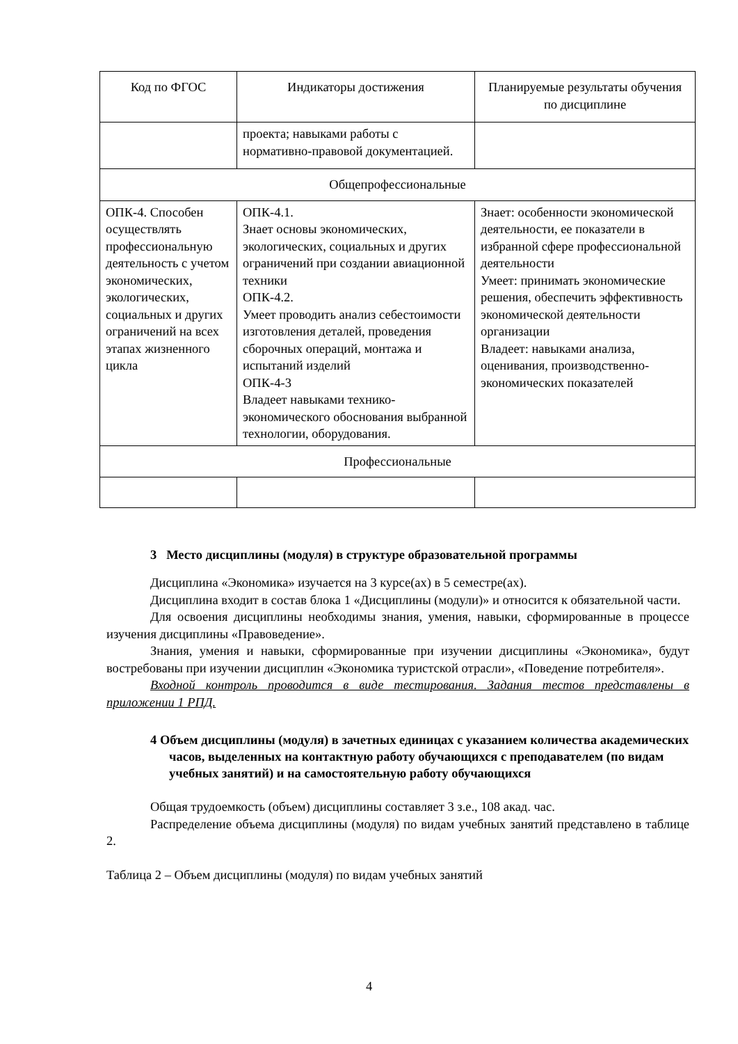| Код по ФГОС | Индикаторы достижения | Планируемые результаты обучения по дисциплине |
| --- | --- | --- |
| | проекта; навыками работы с нормативно-правовой документацией. | |
| Общепрофессиональные | | |
| ОПК-4. Способен осуществлять профессиональную деятельность с учетом экономических, экологических, социальных и других ограничений на всех этапах жизненного цикла | ОПК-4.1. Знает основы экономических, экологических, социальных и других ограничений при создании авиационной техники ОПК-4.2. Умеет проводить анализ себестоимости изготовления деталей, проведения сборочных операций, монтажа и испытаний изделий ОПК-4-3 Владеет навыками технико-экономического обоснования выбранной технологии, оборудования. | Знает: особенности экономической деятельности, ее показатели в избранной сфере профессиональной деятельности Умеет: принимать экономические решения, обеспечить эффективность экономической деятельности организации Владеет: навыками анализа, оценивания, производственно-экономических показателей |
| Профессиональные | | |
3 Место дисциплины (модуля) в структуре образовательной программы
Дисциплина «Экономика» изучается на 3 курсе(ах) в 5 семестре(ах).
Дисциплина входит в состав блока 1 «Дисциплины (модули)» и относится к обязательной части.
Для освоения дисциплины необходимы знания, умения, навыки, сформированные в процессе изучения дисциплины «Правоведение».
Знания, умения и навыки, сформированные при изучении дисциплины «Экономика», будут востребованы при изучении дисциплин «Экономика туристской отрасли», «Поведение потребителя».
Входной контроль проводится в виде тестирования. Задания тестов представлены в приложении 1 РПД.
4 Объем дисциплины (модуля) в зачетных единицах с указанием количества академических часов, выделенных на контактную работу обучающихся с преподавателем (по видам учебных занятий) и на самостоятельную работу обучающихся
Общая трудоемкость (объем) дисциплины составляет 3 з.е., 108 акад. час.
Распределение объема дисциплины (модуля) по видам учебных занятий представлено в таблице 2.
Таблица 2 – Объем дисциплины (модуля) по видам учебных занятий
4